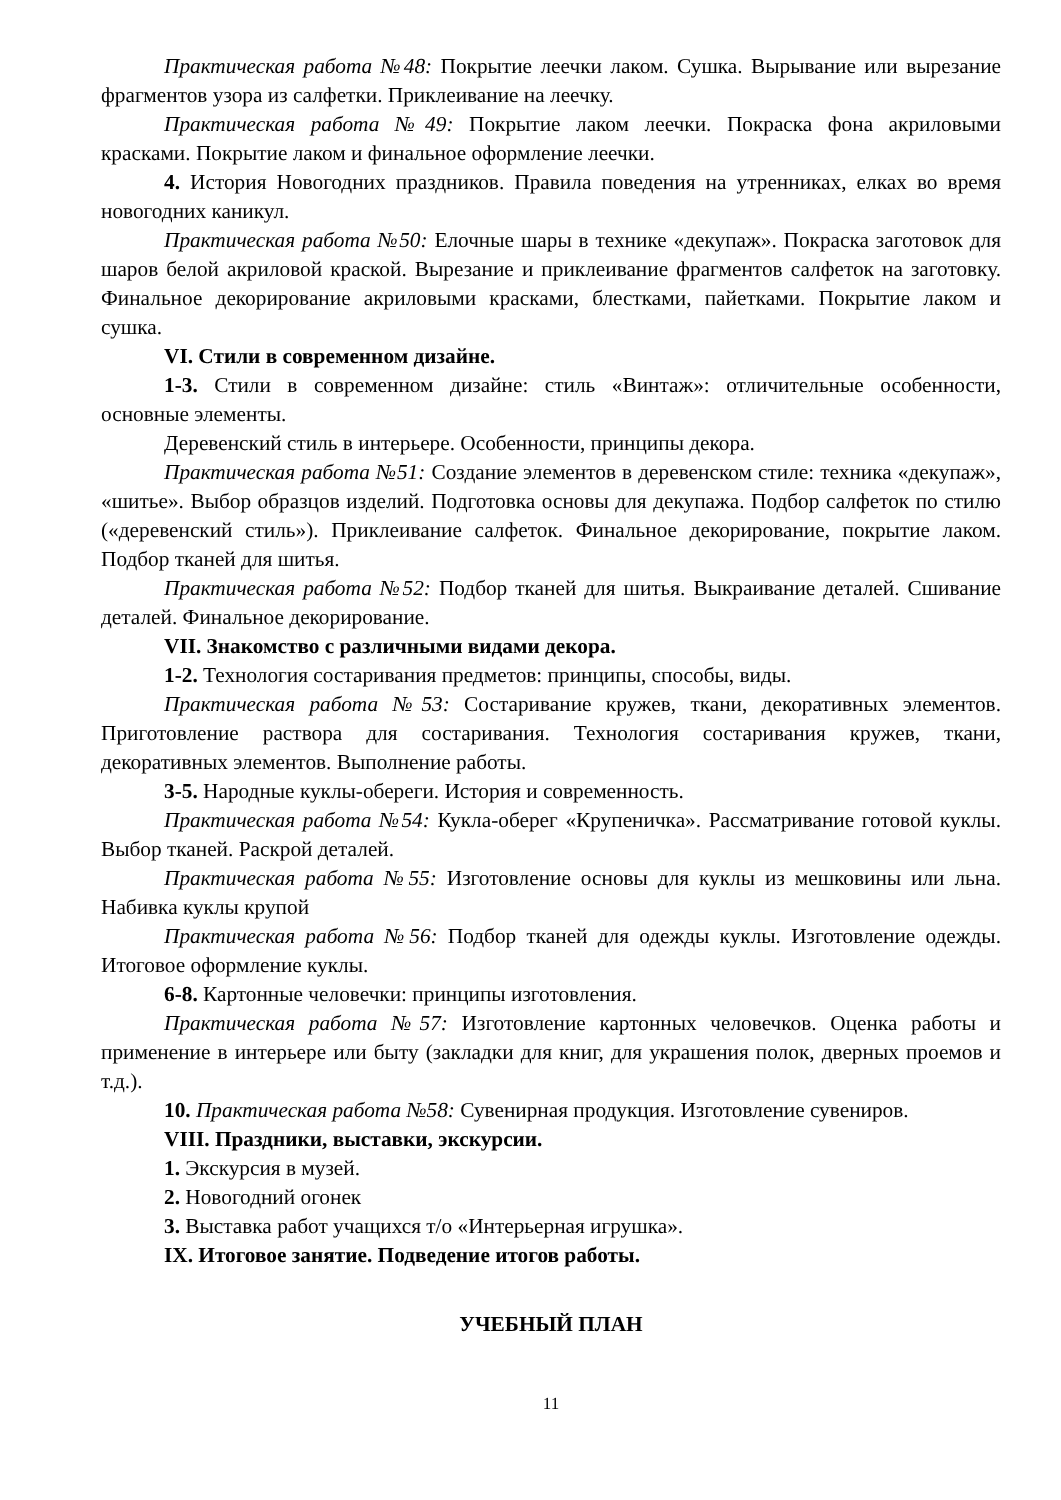Практическая работа №48: Покрытие леечки лаком. Сушка. Вырывание или вырезание фрагментов узора из салфетки. Приклеивание на леечку.
Практическая работа №49: Покрытие лаком леечки. Покраска фона акриловыми красками. Покрытие лаком и финальное оформление леечки.
4. История Новогодних праздников. Правила поведения на утренниках, елках во время новогодних каникул.
Практическая работа №50: Елочные шары в технике «декупаж». Покраска заготовок для шаров белой акриловой краской. Вырезание и приклеивание фрагментов салфеток на заготовку. Финальное декорирование акриловыми красками, блестками, пайетками. Покрытие лаком и сушка.
VI. Стили в современном дизайне.
1-3. Стили в современном дизайне: стиль «Винтаж»: отличительные особенности, основные элементы.
Деревенский стиль в интерьере. Особенности, принципы декора.
Практическая работа №51: Создание элементов в деревенском стиле: техника «декупаж», «шитье». Выбор образцов изделий. Подготовка основы для декупажа. Подбор салфеток по стилю («деревенский стиль»). Приклеивание салфеток. Финальное декорирование, покрытие лаком. Подбор тканей для шитья.
Практическая работа №52: Подбор тканей для шитья. Выкраивание деталей. Сшивание деталей. Финальное декорирование.
VII. Знакомство с различными видами декора.
1-2. Технология состаривания предметов: принципы, способы, виды.
Практическая работа №53: Состаривание кружев, ткани, декоративных элементов. Приготовление раствора для состаривания. Технология состаривания кружев, ткани, декоративных элементов. Выполнение работы.
3-5. Народные куклы-обереги. История и современность.
Практическая работа №54: Кукла-оберег «Крупеничка». Рассматривание готовой куклы. Выбор тканей. Раскрой деталей.
Практическая работа №55: Изготовление основы для куклы из мешковины или льна. Набивка куклы крупой
Практическая работа №56: Подбор тканей для одежды куклы. Изготовление одежды. Итоговое оформление куклы.
6-8. Картонные человечки: принципы изготовления.
Практическая работа №57: Изготовление картонных человечков. Оценка работы и применение в интерьере или быту (закладки для книг, для украшения полок, дверных проемов и т.д.).
10. Практическая работа №58: Сувенирная продукция. Изготовление сувениров.
VIII. Праздники, выставки, экскурсии.
1. Экскурсия в музей.
2. Новогодний огонек
3. Выставка работ учащихся т/о «Интерьерная игрушка».
IX. Итоговое занятие. Подведение итогов работы.
УЧЕБНЫЙ ПЛАН
11